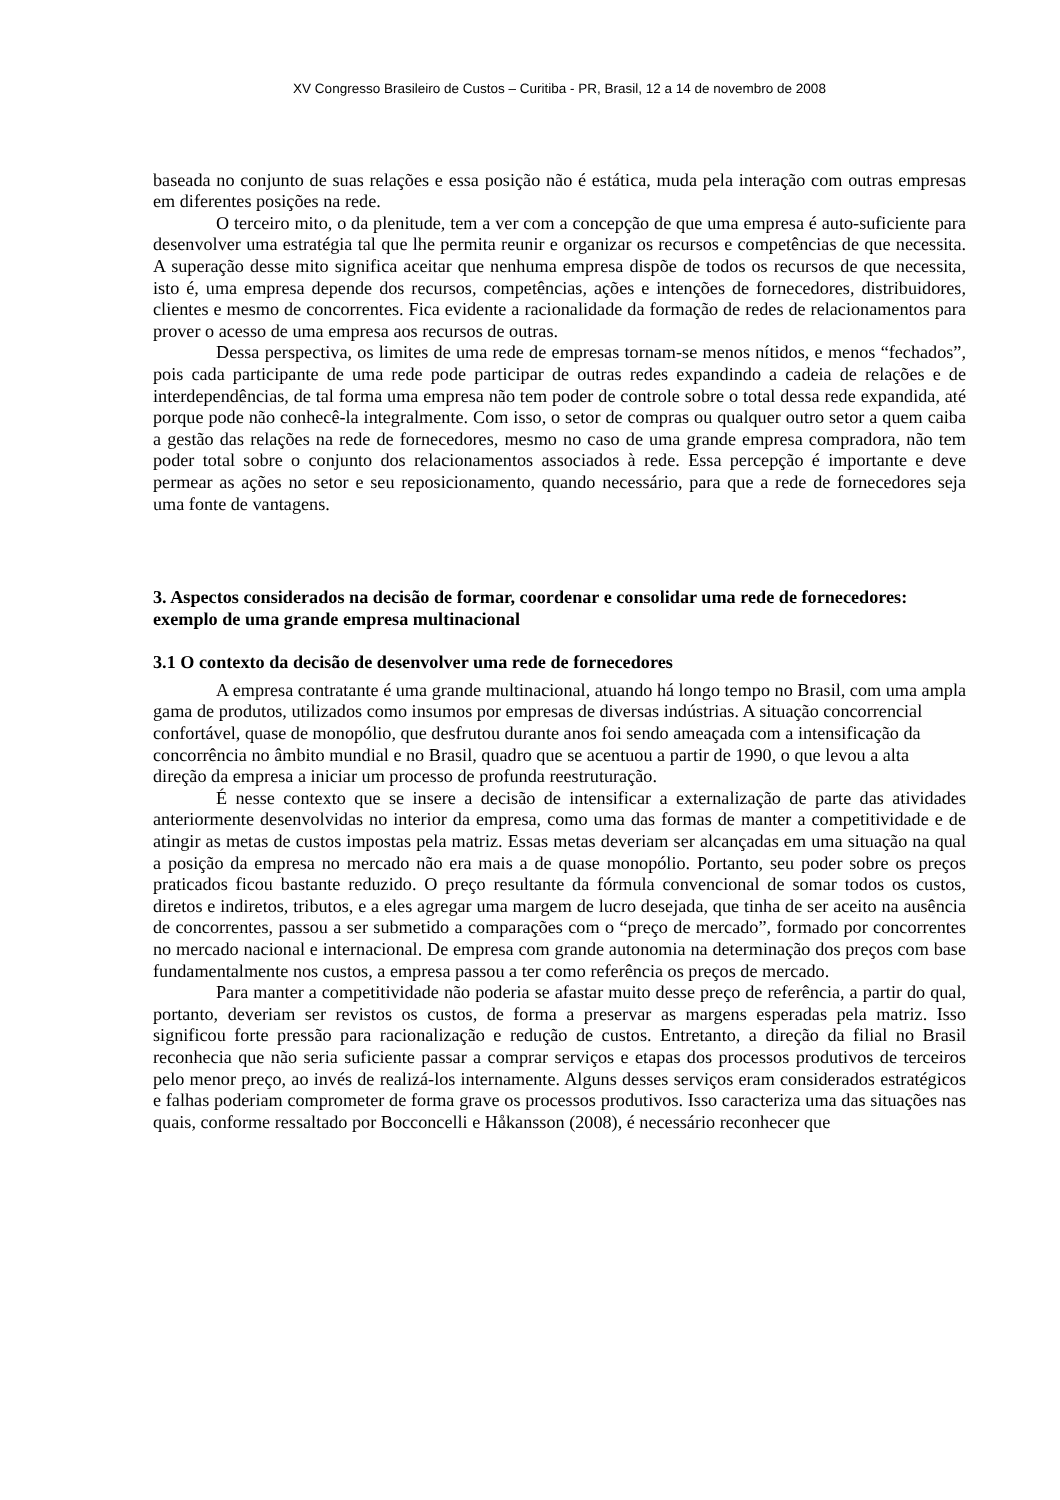XV Congresso Brasileiro de Custos – Curitiba - PR, Brasil, 12 a 14 de novembro de 2008
baseada no conjunto de suas relações e essa posição não é estática, muda pela interação com outras empresas em diferentes posições na rede.
O terceiro mito, o da plenitude, tem a ver com a concepção de que uma empresa é auto-suficiente para desenvolver uma estratégia tal que lhe permita reunir e organizar os recursos e competências de que necessita. A superação desse mito significa aceitar que nenhuma empresa dispõe de todos os recursos de que necessita, isto é, uma empresa depende dos recursos, competências, ações e intenções de fornecedores, distribuidores, clientes e mesmo de concorrentes. Fica evidente a racionalidade da formação de redes de relacionamentos para prover o acesso de uma empresa aos recursos de outras.
Dessa perspectiva, os limites de uma rede de empresas tornam-se menos nítidos, e menos “fechados”, pois cada participante de uma rede pode participar de outras redes expandindo a cadeia de relações e de interdependências, de tal forma uma empresa não tem poder de controle sobre o total dessa rede expandida, até porque pode não conhecê-la integralmente. Com isso, o setor de compras ou qualquer outro setor a quem caiba a gestão das relações na rede de fornecedores, mesmo no caso de uma grande empresa compradora, não tem poder total sobre o conjunto dos relacionamentos associados à rede. Essa percepção é importante e deve permear as ações no setor e seu reposicionamento, quando necessário, para que a rede de fornecedores seja uma fonte de vantagens.
3. Aspectos considerados na decisão de formar, coordenar e consolidar uma rede de fornecedores: exemplo de uma grande empresa multinacional
3.1 O contexto da decisão de desenvolver uma rede de fornecedores
A empresa contratante é uma grande multinacional, atuando há longo tempo no Brasil, com uma ampla gama de produtos, utilizados como insumos por empresas de diversas indústrias. A situação concorrencial confortável, quase de monopólio, que desfrutou durante anos foi sendo ameaçada com a intensificação da concorrência no âmbito mundial e no Brasil, quadro que se acentuou a partir de 1990, o que levou a alta direção da empresa a iniciar um processo de profunda reestruturação.
É nesse contexto que se insere a decisão de intensificar a externalização de parte das atividades anteriormente desenvolvidas no interior da empresa, como uma das formas de manter a competitividade e de atingir as metas de custos impostas pela matriz. Essas metas deveriam ser alcançadas em uma situação na qual a posição da empresa no mercado não era mais a de quase monopólio. Portanto, seu poder sobre os preços praticados ficou bastante reduzido. O preço resultante da fórmula convencional de somar todos os custos, diretos e indiretos, tributos, e a eles agregar uma margem de lucro desejada, que tinha de ser aceito na ausência de concorrentes, passou a ser submetido a comparações com o “preço de mercado”, formado por concorrentes no mercado nacional e internacional. De empresa com grande autonomia na determinação dos preços com base fundamentalmente nos custos, a empresa passou a ter como referência os preços de mercado.
Para manter a competitividade não poderia se afastar muito desse preço de referência, a partir do qual, portanto, deveriam ser revistos os custos, de forma a preservar as margens esperadas pela matriz. Isso significou forte pressão para racionalização e redução de custos. Entretanto, a direção da filial no Brasil reconhecia que não seria suficiente passar a comprar serviços e etapas dos processos produtivos de terceiros pelo menor preço, ao invés de realizá-los internamente. Alguns desses serviços eram considerados estratégicos e falhas poderiam comprometer de forma grave os processos produtivos. Isso caracteriza uma das situações nas quais, conforme ressaltado por Bocconcelli e Håkansson (2008), é necessário reconhecer que